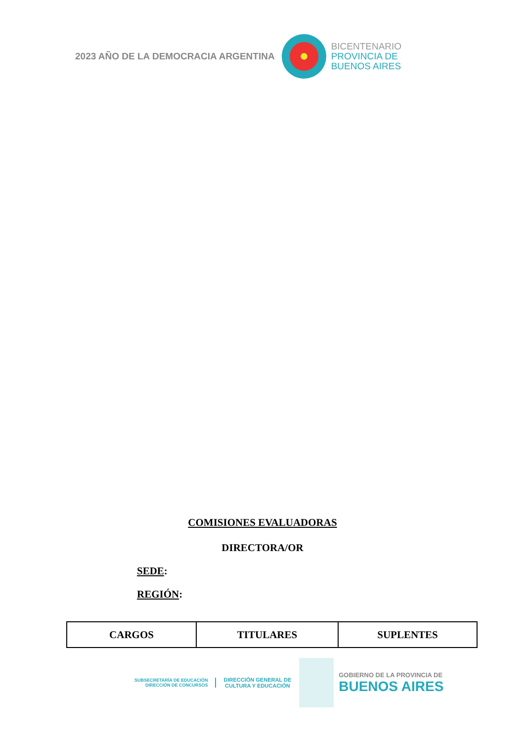2023 AÑO DE LA DEMOCRACIA ARGENTINA
BICENTENARIO
PROVINCIA DE
BUENOS AIRES
COMISIONES EVALUADORAS
DIRECTORA/OR
SEDE:
REGIÓN:
| CARGOS | TITULARES | SUPLENTES |
| --- | --- | --- |
SUBSECRETARÍA DE EDUCACIÓN
DIRECCIÓN DE CONCURSOS
DIRECCIÓN GENERAL DE
CULTURA Y EDUCACIÓN
GOBIERNO DE LA PROVINCIA DE
BUENOS AIRES